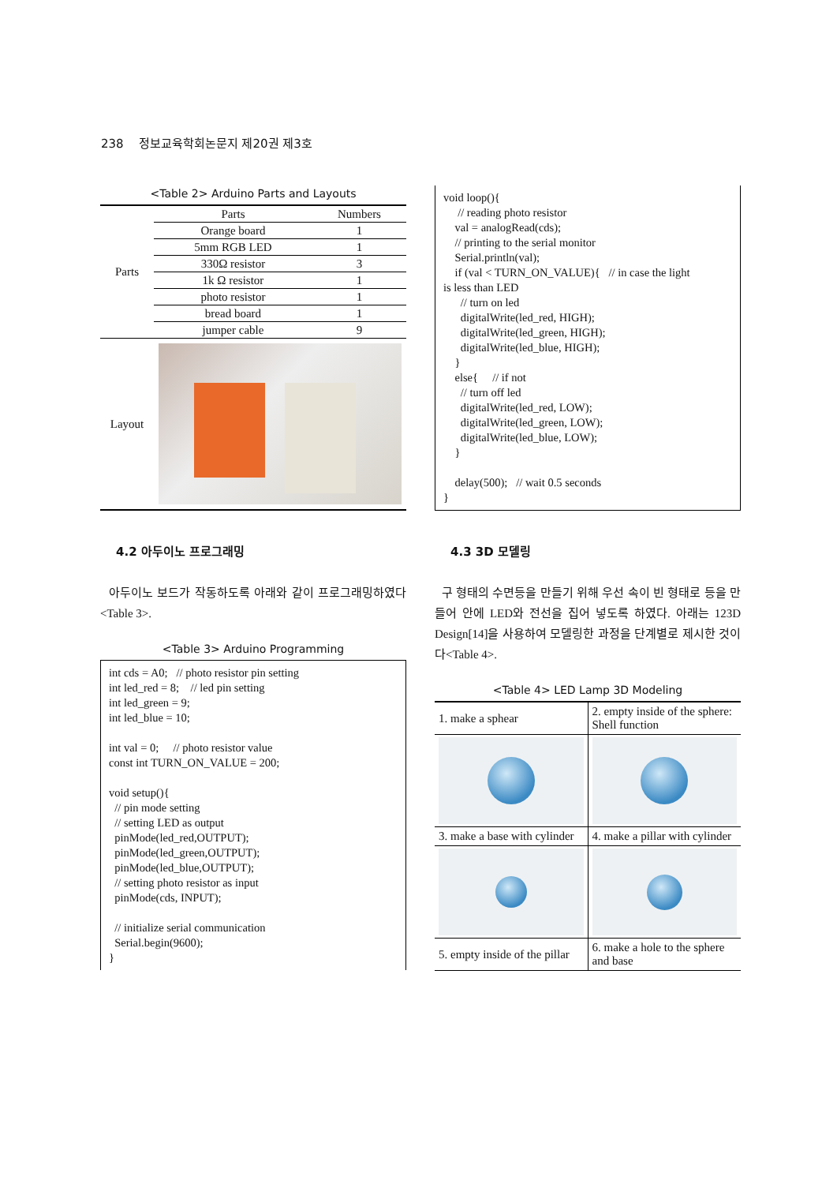238 정보교육학회논문지 제20권 제3호
<Table 2> Arduino Parts and Layouts
| Parts | Parts | Numbers |
| | Orange board | 1 |
| | 5mm RGB LED | 1 |
| | 330Ω resistor | 3 |
| | 1k Ω resistor | 1 |
| | photo resistor | 1 |
| | bread board | 1 |
| | jumper cable | 9 |
| Layout | | |
4.2 아두이노 프로그래밍
아두이노 보드가 작동하도록 아래와 같이 프로그래밍하였다<Table 3>.
<Table 3> Arduino Programming
int cds = A0; // photo resistor pin setting int led_red = 8; // led pin setting int led_green = 9; int led_blue = 10; int val = 0; // photo resistor value const int TURN_ON_VALUE = 200; void setup(){ // pin mode setting // setting LED as output pinMode(led_red,OUTPUT); pinMode(led_green,OUTPUT); pinMode(led_blue,OUTPUT); // setting photo resistor as input pinMode(cds, INPUT); // initialize serial communication Serial.begin(9600); }
void loop(){ // reading photo resistor val = analogRead(cds); // printing to the serial monitor Serial.println(val); if (val < TURN_ON_VALUE){ // in case the light is less than LED // turn on led digitalWrite(led_red, HIGH); digitalWrite(led_green, HIGH); digitalWrite(led_blue, HIGH); } else{ // if not // turn off led digitalWrite(led_red, LOW); digitalWrite(led_green, LOW); digitalWrite(led_blue, LOW); } delay(500); // wait 0.5 seconds }
4.3 3D 모델링
구 형태의 수면등을 만들기 위해 우선 속이 빈 형태로 등을 만들어 안에 LED와 전선을 집어 넣도록 하였다. 아래는 123D Design[14]을 사용하여 모델링한 과정을 단계별로 제시한 것이다<Table 4>.
<Table 4> LED Lamp 3D Modeling
| 1. make a sphear | 2. empty inside of the sphere: Shell function |
| 3. make a base with cylinder | 4. make a pillar with cylinder |
| 5. empty inside of the pillar | 6. make a hole to the sphere and base |